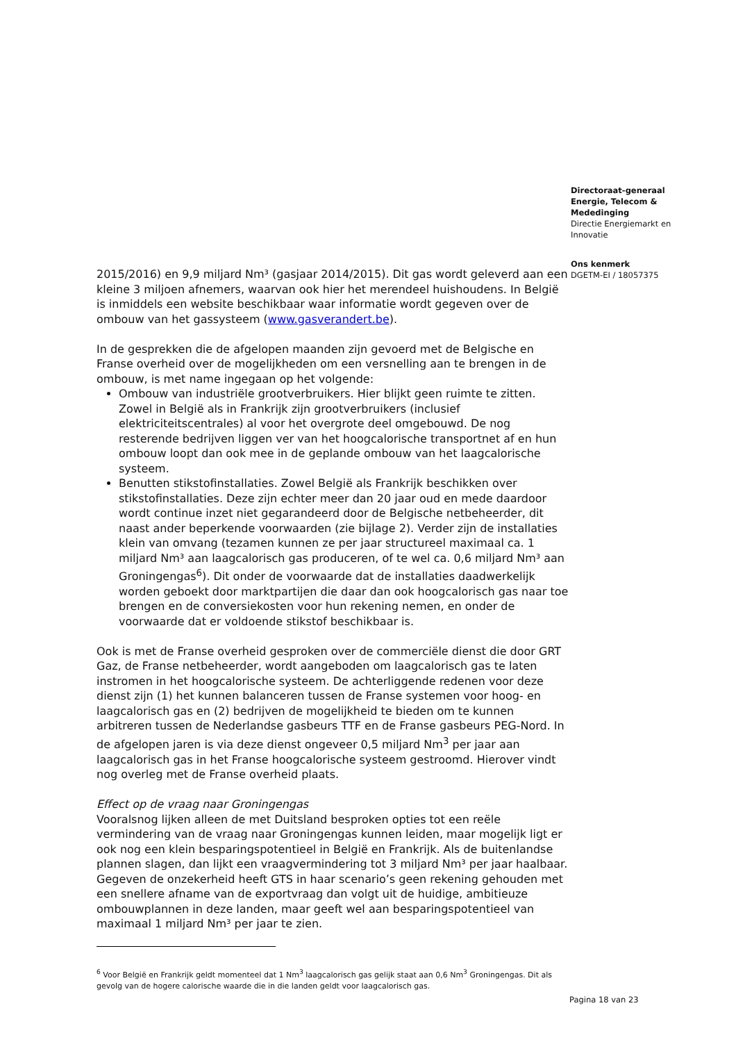Directoraat-generaal
Energie, Telecom &
Mededinging
Directie Energiemarkt en
Innovatie
Ons kenmerk
DGETM-EI / 18057375
2015/2016) en 9,9 miljard Nm³ (gasjaar 2014/2015). Dit gas wordt geleverd aan een kleine 3 miljoen afnemers, waarvan ook hier het merendeel huishoudens. In België is inmiddels een website beschikbaar waar informatie wordt gegeven over de ombouw van het gassysteem (www.gasverandert.be).
In de gesprekken die de afgelopen maanden zijn gevoerd met de Belgische en Franse overheid over de mogelijkheden om een versnelling aan te brengen in de ombouw, is met name ingegaan op het volgende:
Ombouw van industriële grootverbruikers. Hier blijkt geen ruimte te zitten. Zowel in België als in Frankrijk zijn grootverbruikers (inclusief elektriciteitscentrales) al voor het overgrote deel omgebouwd. De nog resterende bedrijven liggen ver van het hoogcalorische transportnet af en hun ombouw loopt dan ook mee in de geplande ombouw van het laagcalorische systeem.
Benutten stikstofinstallaties. Zowel België als Frankrijk beschikken over stikstofinstallaties. Deze zijn echter meer dan 20 jaar oud en mede daardoor wordt continue inzet niet gegarandeerd door de Belgische netbeheerder, dit naast ander beperkende voorwaarden (zie bijlage 2). Verder zijn de installaties klein van omvang (tezamen kunnen ze per jaar structureel maximaal ca. 1 miljard Nm³ aan laagcalorisch gas produceren, of te wel ca. 0,6 miljard Nm³ aan Groningengas<sup>6</sup>). Dit onder de voorwaarde dat de installaties daadwerkelijk worden geboekt door marktpartijen die daar dan ook hoogcalorisch gas naar toe brengen en de conversiekosten voor hun rekening nemen, en onder de voorwaarde dat er voldoende stikstof beschikbaar is.
Ook is met de Franse overheid gesproken over de commerciële dienst die door GRT Gaz, de Franse netbeheerder, wordt aangeboden om laagcalorisch gas te laten instromen in het hoogcalorische systeem. De achterliggende redenen voor deze dienst zijn (1) het kunnen balanceren tussen de Franse systemen voor hoog- en laagcalorisch gas en (2) bedrijven de mogelijkheid te bieden om te kunnen arbitreren tussen de Nederlandse gasbeurs TTF en de Franse gasbeurs PEG-Nord. In de afgelopen jaren is via deze dienst ongeveer 0,5 miljard Nm<sup>3</sup> per jaar aan laagcalorisch gas in het Franse hoogcalorische systeem gestroomd. Hierover vindt nog overleg met de Franse overheid plaats.
Effect op de vraag naar Groningengas
Vooralsnog lijken alleen de met Duitsland besproken opties tot een reële vermindering van de vraag naar Groningengas kunnen leiden, maar mogelijk ligt er ook nog een klein besparingspotentieel in België en Frankrijk. Als de buitenlandse plannen slagen, dan lijkt een vraagvermindering tot 3 miljard Nm³ per jaar haalbaar. Gegeven de onzekerheid heeft GTS in haar scenario’s geen rekening gehouden met een snellere afname van de exportvraag dan volgt uit de huidige, ambitieuze ombouwplannen in deze landen, maar geeft wel aan besparingspotentieel van maximaal 1 miljard Nm³ per jaar te zien.
<sup>6</sup> Voor België en Frankrijk geldt momenteel dat 1 Nm<sup>3</sup> laagcalorisch gas gelijk staat aan 0,6 Nm<sup>3</sup> Groningengas. Dit als gevolg van de hogere calorische waarde die in die landen geldt voor laagcalorisch gas.
Pagina 18 van 23